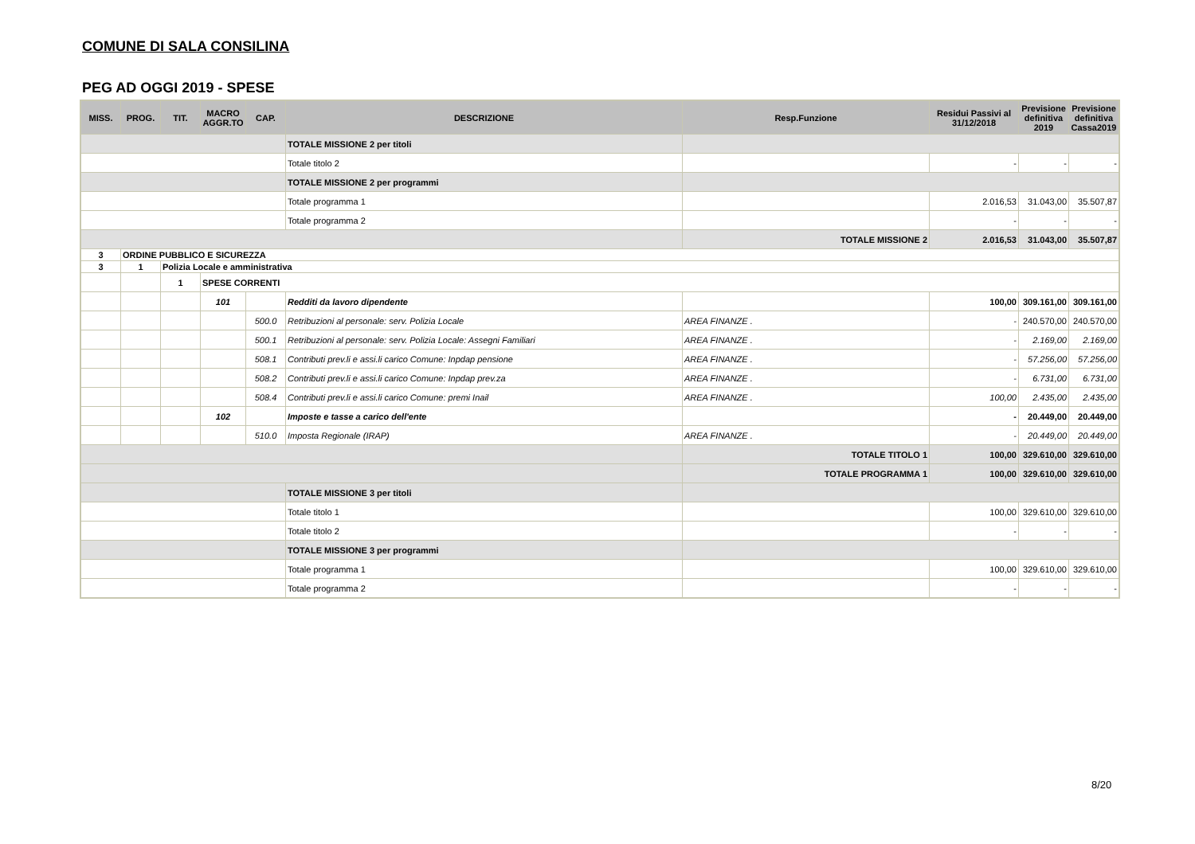COMUNE DI SALA CONSILINA
PEG AD OGGI 2019 - SPESE
| MISS. | PROG. | TIT. | MACRO AGGR.TO | CAP. | DESCRIZIONE | Resp.Funzione | Residui Passivi al 31/12/2018 | Previsione definitiva 2019 | Previsione definitiva Cassa2019 |
| --- | --- | --- | --- | --- | --- | --- | --- | --- | --- |
| | | | | | TOTALE MISSIONE 2 per titoli | | | | |
| | | | | | Totale titolo 2 | | - | - | - |
| | | | | | TOTALE MISSIONE 2 per programmi | | | | |
| | | | | | Totale programma 1 | | 2.016,53 | 31.043,00 | 35.507,87 |
| | | | | | Totale programma 2 | | - | - | - |
| | | | | | | TOTALE MISSIONE 2 | 2.016,53 | 31.043,00 | 35.507,87 |
| 3 | ORDINE PUBBLICO E SICUREZZA | | | | | | | | |
| 3 | 1 | Polizia Locale e amministrativa | | | | | | | |
| | | 1 | SPESE CORRENTI | | | | | | |
| | | | 101 | | Redditi da lavoro dipendente | | 100,00 | 309.161,00 | 309.161,00 |
| | | | | 500.0 | Retribuzioni al personale: serv. Polizia Locale | AREA FINANZE . | - | 240.570,00 | 240.570,00 |
| | | | | 500.1 | Retribuzioni al personale: serv. Polizia Locale: Assegni Familiari | AREA FINANZE . | - | 2.169,00 | 2.169,00 |
| | | | | 508.1 | Contributi prev.li e assi.li carico Comune: Inpdap pensione | AREA FINANZE . | - | 57.256,00 | 57.256,00 |
| | | | | 508.2 | Contributi prev.li e assi.li carico Comune: Inpdap prev.za | AREA FINANZE . | - | 6.731,00 | 6.731,00 |
| | | | | 508.4 | Contributi prev.li e assi.li carico Comune: premi Inail | AREA FINANZE . | 100,00 | 2.435,00 | 2.435,00 |
| | | | 102 | | Imposte e tasse a carico dell'ente | | - | 20.449,00 | 20.449,00 |
| | | | | 510.0 | Imposta Regionale (IRAP) | AREA FINANZE . | - | 20.449,00 | 20.449,00 |
| | | | | | | TOTALE TITOLO 1 | 100,00 | 329.610,00 | 329.610,00 |
| | | | | | | TOTALE PROGRAMMA 1 | 100,00 | 329.610,00 | 329.610,00 |
| | | | | | TOTALE MISSIONE 3 per titoli | | | | |
| | | | | | Totale titolo 1 | | 100,00 | 329.610,00 | 329.610,00 |
| | | | | | Totale titolo 2 | | - | - | - |
| | | | | | TOTALE MISSIONE 3 per programmi | | | | |
| | | | | | Totale programma 1 | | 100,00 | 329.610,00 | 329.610,00 |
| | | | | | Totale programma 2 | | - | - | - |
8/20